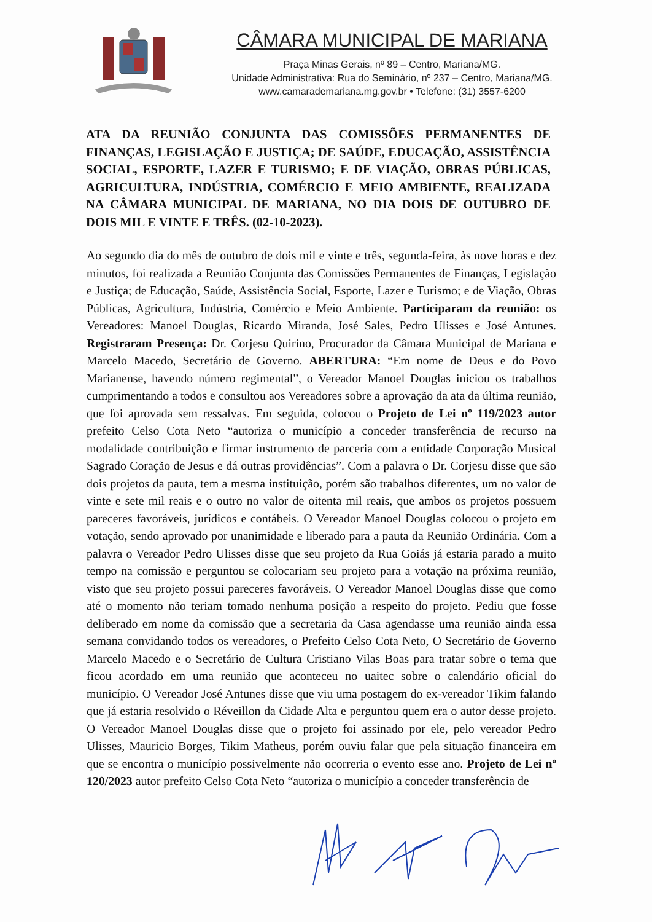CÂMARA MUNICIPAL DE MARIANA
Praça Minas Gerais, nº 89 – Centro, Mariana/MG.
Unidade Administrativa: Rua do Seminário, nº 237 – Centro, Mariana/MG.
www.camarademariana.mg.gov.br • Telefone: (31) 3557-6200
ATA DA REUNIÃO CONJUNTA DAS COMISSÕES PERMANENTES DE FINANÇAS, LEGISLAÇÃO E JUSTIÇA; DE SAÚDE, EDUCAÇÃO, ASSISTÊNCIA SOCIAL, ESPORTE, LAZER E TURISMO; E DE VIAÇÃO, OBRAS PÚBLICAS, AGRICULTURA, INDÚSTRIA, COMÉRCIO E MEIO AMBIENTE, REALIZADA NA CÂMARA MUNICIPAL DE MARIANA, NO DIA DOIS DE OUTUBRO DE DOIS MIL E VINTE E TRÊS. (02-10-2023).
Ao segundo dia do mês de outubro de dois mil e vinte e três, segunda-feira, às nove horas e dez minutos, foi realizada a Reunião Conjunta das Comissões Permanentes de Finanças, Legislação e Justiça; de Educação, Saúde, Assistência Social, Esporte, Lazer e Turismo; e de Viação, Obras Públicas, Agricultura, Indústria, Comércio e Meio Ambiente. Participaram da reunião: os Vereadores: Manoel Douglas, Ricardo Miranda, José Sales, Pedro Ulisses e José Antunes. Registraram Presença: Dr. Corjesu Quirino, Procurador da Câmara Municipal de Mariana e Marcelo Macedo, Secretário de Governo. ABERTURA: “Em nome de Deus e do Povo Marianense, havendo número regimental”, o Vereador Manoel Douglas iniciou os trabalhos cumprimentando a todos e consultou aos Vereadores sobre a aprovação da ata da última reunião, que foi aprovada sem ressalvas. Em seguida, colocou o Projeto de Lei nº 119/2023 autor prefeito Celso Cota Neto “autoriza o município a conceder transferência de recurso na modalidade contribuição e firmar instrumento de parceria com a entidade Corporação Musical Sagrado Coração de Jesus e dá outras providências”. Com a palavra o Dr. Corjesu disse que são dois projetos da pauta, tem a mesma instituição, porém são trabalhos diferentes, um no valor de vinte e sete mil reais e o outro no valor de oitenta mil reais, que ambos os projetos possuem pareceres favoráveis, jurídicos e contábeis. O Vereador Manoel Douglas colocou o projeto em votação, sendo aprovado por unanimidade e liberado para a pauta da Reunião Ordinária. Com a palavra o Vereador Pedro Ulisses disse que seu projeto da Rua Goiás já estaria parado a muito tempo na comissão e perguntou se colocariam seu projeto para a votação na próxima reunião, visto que seu projeto possui pareceres favoráveis. O Vereador Manoel Douglas disse que como até o momento não teriam tomado nenhuma posição a respeito do projeto. Pediu que fosse deliberado em nome da comissão que a secretaria da Casa agendasse uma reunião ainda essa semana convidando todos os vereadores, o Prefeito Celso Cota Neto, O Secretário de Governo Marcelo Macedo e o Secretário de Cultura Cristiano Vilas Boas para tratar sobre o tema que ficou acordado em uma reunião que aconteceu no uaitec sobre o calendário oficial do município. O Vereador José Antunes disse que viu uma postagem do ex-vereador Tikim falando que já estaria resolvido o Réveillon da Cidade Alta e perguntou quem era o autor desse projeto. O Vereador Manoel Douglas disse que o projeto foi assinado por ele, pelo vereador Pedro Ulisses, Mauricio Borges, Tikim Matheus, porém ouviu falar que pela situação financeira em que se encontra o município possivelmente não ocorreria o evento esse ano. Projeto de Lei nº 120/2023 autor prefeito Celso Cota Neto “autoriza o município a conceder transferência de